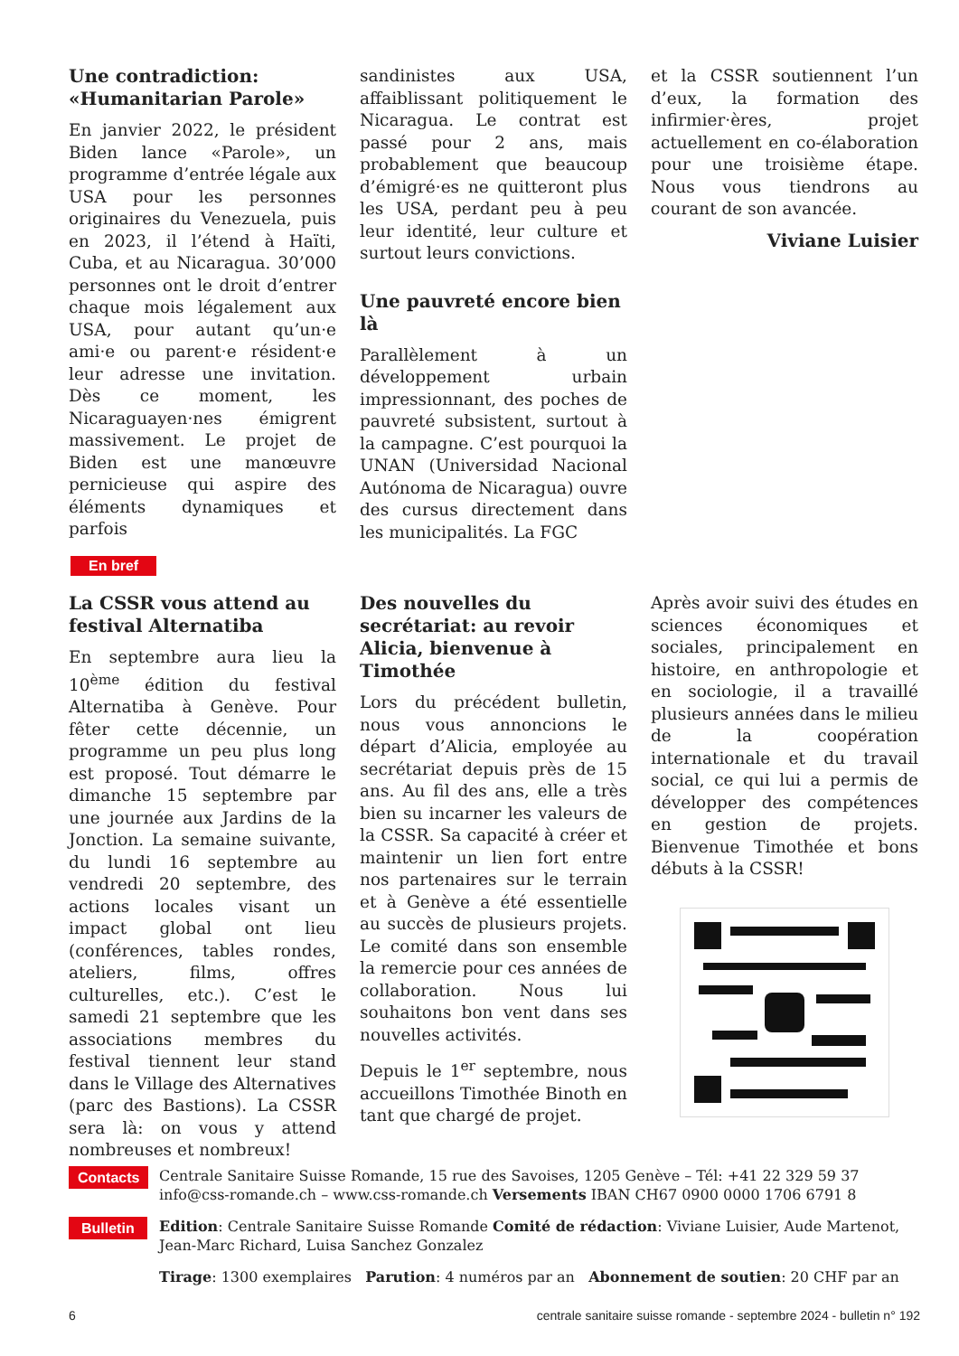Une contradiction: «Humanitarian Parole»
En janvier 2022, le président Biden lance «Parole», un programme d’entrée légale aux USA pour les personnes originaires du Venezuela, puis en 2023, il l’étend à Haïti, Cuba, et au Nicaragua. 30’000 personnes ont le droit d’entrer chaque mois légalement aux USA, pour autant qu’un·e ami·e ou parent·e résident·e leur adresse une invitation. Dès ce moment, les Nicaraguayen·nes émigrent massivement. Le projet de Biden est une manœuvre pernicieuse qui aspire des éléments dynamiques et parfois
sandinistes aux USA, affaiblissant politiquement le Nicaragua. Le contrat est passé pour 2 ans, mais probablement que beaucoup d’émigré·es ne quitteront plus les USA, perdant peu à peu leur identité, leur culture et surtout leurs convictions.
Une pauvreté encore bien là
Parallèlement à un développement urbain impressionnant, des poches de pauvreté subsistent, surtout à la campagne. C’est pourquoi la UNAN (Universidad Nacional Autónoma de Nicaragua) ouvre des cursus directement dans les municipalités. La FGC
et la CSSR soutiennent l’un d’eux, la formation des infirmier·ères, projet actuellement en co-élaboration pour une troisième étape. Nous vous tiendrons au courant de son avancée.
Viviane Luisier
En bref
La CSSR vous attend au festival Alternatiba
En septembre aura lieu la 10<sup>ème</sup> édition du festival Alternatiba à Genève. Pour fêter cette décennie, un programme un peu plus long est proposé. Tout démarre le dimanche 15 septembre par une journée aux Jardins de la Jonction. La semaine suivante, du lundi 16 septembre au vendredi 20 septembre, des actions locales visant un impact global ont lieu (conférences, tables rondes, ateliers, films, offres culturelles, etc.). C’est le samedi 21 septembre que les associations membres du festival tiennent leur stand dans le Village des Alternatives (parc des Bastions). La CSSR sera là: on vous y attend nombreuses et nombreux!
Des nouvelles du secrétariat: au revoir Alicia, bienvenue à Timothée
Lors du précédent bulletin, nous vous annoncions le départ d’Alicia, employée au secrétariat depuis près de 15 ans. Au fil des ans, elle a très bien su incarner les valeurs de la CSSR. Sa capacité à créer et maintenir un lien fort entre nos partenaires sur le terrain et à Genève a été essentielle au succès de plusieurs projets. Le comité dans son ensemble la remercie pour ces années de collaboration. Nous lui souhaitons bon vent dans ses nouvelles activités.
Depuis le 1<sup>er</sup> septembre, nous accueillons Timothée Binoth en tant que chargé de projet.
Après avoir suivi des études en sciences économiques et sociales, principalement en histoire, en anthropologie et en sociologie, il a travaillé plusieurs années dans le milieu de la coopération internationale et du travail social, ce qui lui a permis de développer des compétences en gestion de projets. Bienvenue Timothée et bons débuts à la CSSR!
Contacts Centrale Sanitaire Suisse Romande, 15 rue des Savoises, 1205 Genève – Tél: +41 22 329 59 37
info@css-romande.ch – www.css-romande.ch Versements IBAN CH67 0900 0000 1706 6791 8
Bulletin Edition: Centrale Sanitaire Suisse Romande Comité de rédaction: Viviane Luisier, Aude Martenot, Jean-Marc Richard, Luisa Sanchez Gonzalez
Tirage: 1300 exemplaires Parution: 4 numéros par an Abonnement de soutien: 20 CHF par an
6 centrale sanitaire suisse romande - septembre 2024 - bulletin n° 192